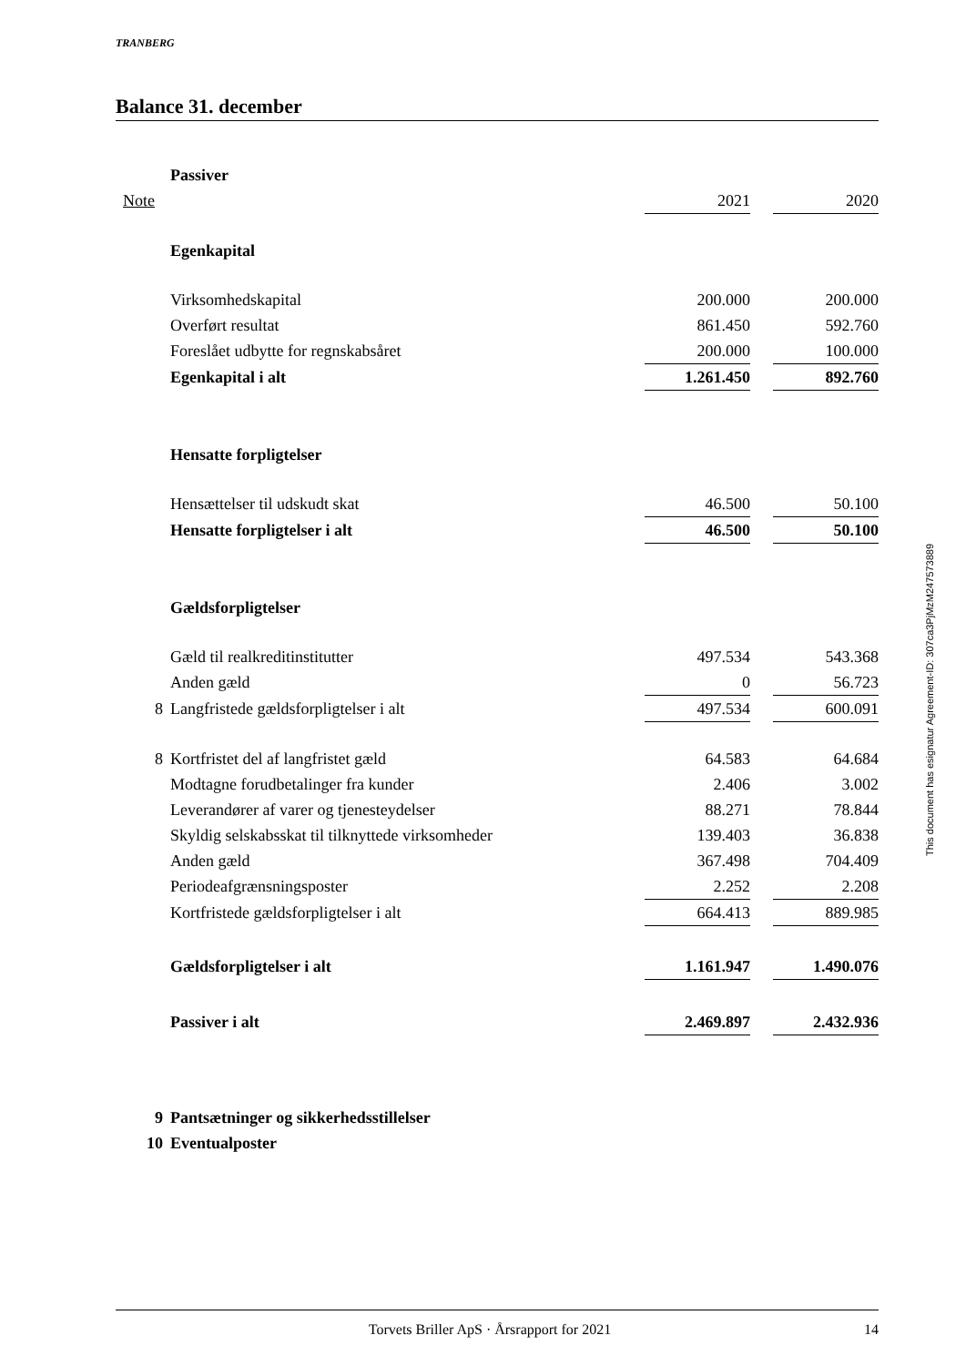TRANBERG
Balance 31. december
| | Passiver | | | |
| Note | | 2021 | | 2020 |
| | Egenkapital | | | |
| | Virksomhedskapital | 200.000 | | 200.000 |
| | Overført resultat | 861.450 | | 592.760 |
| | Foreslået udbytte for regnskabsåret | 200.000 | | 100.000 |
| | Egenkapital i alt | 1.261.450 | | 892.760 |
| | Hensatte forpligtelser | | | |
| | Hensættelser til udskudt skat | 46.500 | | 50.100 |
| | Hensatte forpligtelser i alt | 46.500 | | 50.100 |
| | Gældsforpligtelser | | | |
| | Gæld til realkreditinstitutter | 497.534 | | 543.368 |
| | Anden gæld | 0 | | 56.723 |
| 8 | Langfristede gældsforpligtelser i alt | 497.534 | | 600.091 |
| 8 | Kortfristet del af langfristet gæld | 64.583 | | 64.684 |
| | Modtagne forudbetalinger fra kunder | 2.406 | | 3.002 |
| | Leverandører af varer og tjenesteydelser | 88.271 | | 78.844 |
| | Skyldig selskabsskat til tilknyttede virksomheder | 139.403 | | 36.838 |
| | Anden gæld | 367.498 | | 704.409 |
| | Periodeafgrænsningsposter | 2.252 | | 2.208 |
| | Kortfristede gældsforpligtelser i alt | 664.413 | | 889.985 |
| | Gældsforpligtelser i alt | 1.161.947 | | 1.490.076 |
| | Passiver i alt | 2.469.897 | | 2.432.936 |
| 9 | Pantsætninger og sikkerhedsstillelser | | | |
| 10 | Eventualposter | | | |
This document has esignatur Agreement-ID: 307ca3PjMzM247573889
Torvets Briller ApS · Årsrapport for 2021 14